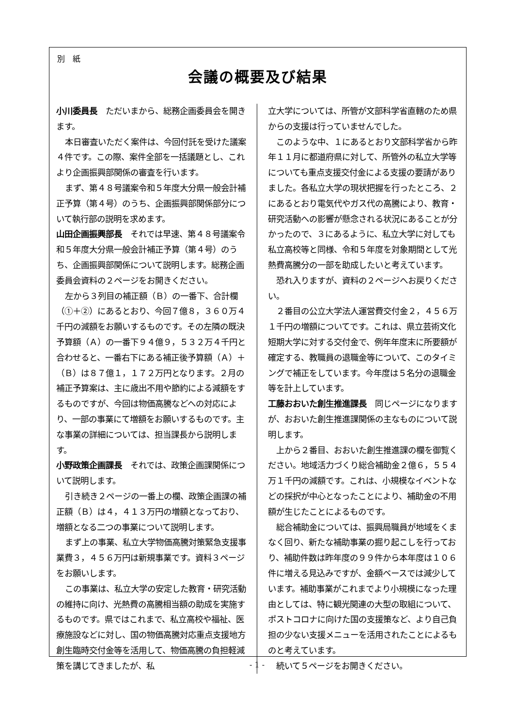別　紙
会議の概要及び結果
小川委員長　ただいまから、総務企画委員会を開きます。
本日審査いただく案件は、今回付託を受けた議案４件です。この際、案件全部を一括議題とし、これより企画振興部関係の審査を行います。
まず、第４８号議案令和５年度大分県一般会計補正予算（第４号）のうち、企画振興部関係部分について執行部の説明を求めます。
山田企画振興部長　それでは早速、第４８号議案令和５年度大分県一般会計補正予算（第４号）のうち、企画振興部関係について説明します。総務企画委員会資料の２ページをお開きください。
左から３列目の補正額（Ｂ）の一番下、合計欄（①＋②）にあるとおり、今回７億８，３６０万４千円の減額をお願いするものです。その左隣の既決予算額（Ａ）の一番下９４億９，５３２万４千円と合わせると、一番右下にある補正後予算額（Ａ）＋（Ｂ）は８７億１，１７２万円となります。２月の補正予算案は、主に歳出不用や節約による減額をするものですが、今回は物価高騰などへの対応により、一部の事業にて増額をお願いするものです。主な事業の詳細については、担当課長から説明します。
小野政策企画課長　それでは、政策企画課関係について説明します。
引き続き２ページの一番上の欄、政策企画課の補正額（Ｂ）は４，４１３万円の増額となっており、増額となる二つの事業について説明します。
まず上の事業、私立大学物価高騰対策緊急支援事業費３，４５６万円は新規事業です。資料３ページをお願いします。
この事業は、私立大学の安定した教育・研究活動の維持に向け、光熱費の高騰相当額の助成を実施するものです。県ではこれまで、私立高校や福祉、医療施設などに対し、国の物価高騰対応重点支援地方創生臨時交付金等を活用して、物価高騰の負担軽減策を講じてきましたが、私
立大学については、所管が文部科学省直轄のため県からの支援は行っていませんでした。
このような中、１にあるとおり文部科学省から昨年１１月に都道府県に対して、所管外の私立大学等についても重点支援交付金による支援の要請がありました。各私立大学の現状把握を行ったところ、２にあるとおり電気代やガス代の高騰により、教育・研究活動への影響が懸念される状況にあることが分かったので、３にあるように、私立大学に対しても私立高校等と同様、令和５年度を対象期間として光熱費高騰分の一部を助成したいと考えています。
恐れ入りますが、資料の２ページへお戻りください。
２番目の公立大学法人運営費交付金２，４５６万１千円の増額についてです。これは、県立芸術文化短期大学に対する交付金で、例年年度末に所要額が確定する、教職員の退職金等について、このタイミングで補正をしています。今年度は５名分の退職金等を計上しています。
工藤おおいた創生推進課長　同じページになりますが、おおいた創生推進課関係の主なものについて説明します。
上から２番目、おおいた創生推進課の欄を御覧ください。地域活力づくり総合補助金２億６，５５４万１千円の減額です。これは、小規模なイベントなどの採択が中心となったことにより、補助金の不用額が生じたことによるものです。
総合補助金については、振興局職員が地域をくまなく回り、新たな補助事業の掘り起こしを行っており、補助件数は昨年度の９９件から本年度は１０６件に増える見込みですが、金額ベースでは減少しています。補助事業がこれまでより小規模になった理由としては、特に観光関連の大型の取組について、ポストコロナに向けた国の支援策など、より自己負担の少ない支援メニューを活用されたことによるものと考えています。
続いて５ページをお開きください。
- 1 -